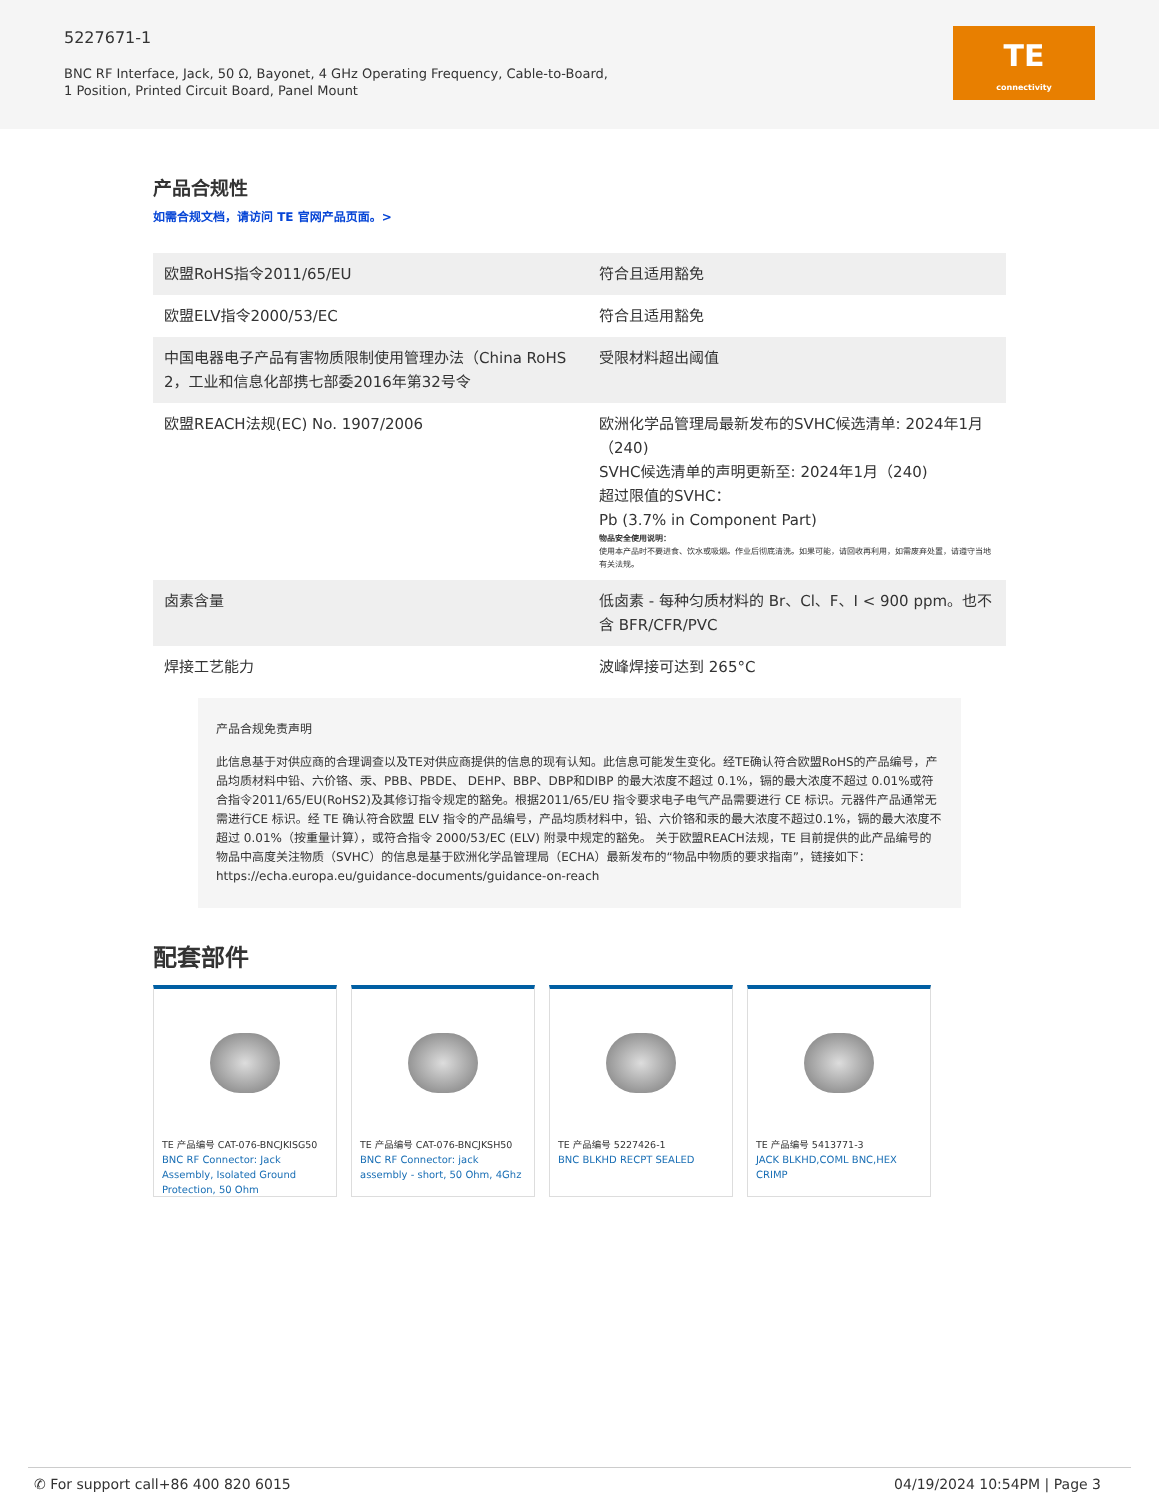5227671-1
BNC RF Interface, Jack, 50 Ω, Bayonet, 4 GHz Operating Frequency, Cable-to-Board,
1 Position, Printed Circuit Board, Panel Mount
TE
connectivity
产品合规性
如需合规文档，请访问 TE 官网产品页面。>
| 欧盟RoHS指令2011/65/EU | 符合且适用豁免 |
| 欧盟ELV指令2000/53/EC | 符合且适用豁免 |
| 中国电器电子产品有害物质限制使用管理办法（China RoHS 2，工业和信息化部携七部委2016年第32号令 | 受限材料超出阈值 |
| 欧盟REACH法规(EC) No. 1907/2006 | 欧洲化学品管理局最新发布的SVHC候选清单: 2024年1月（240) SVHC候选清单的声明更新至: 2024年1月（240) 超过限值的SVHC： Pb (3.7% in Component Part) 物品安全使用说明： 使用本产品时不要进食、饮水或吸烟。作业后彻底清洗。如果可能，请回收再利用，如需废弃处置，请遵守当地有关法规。 |
| 卤素含量 | 低卤素 - 每种匀质材料的 Br、Cl、F、I < 900 ppm。也不含 BFR/CFR/PVC |
| 焊接工艺能力 | 波峰焊接可达到 265°C |
产品合规免责声明
此信息基于对供应商的合理调查以及TE对供应商提供的信息的现有认知。此信息可能发生变化。经TE确认符合欧盟RoHS的产品编号，产品均质材料中铅、六价铬、汞、PBB、PBDE、 DEHP、BBP、DBP和DIBP 的最大浓度不超过 0.1%，镉的最大浓度不超过 0.01%或符合指令2011/65/EU(RoHS2)及其修订指令规定的豁免。根据2011/65/EU 指令要求电子电气产品需要进行 CE 标识。元器件产品通常无需进行CE 标识。经 TE 确认符合欧盟 ELV 指令的产品编号，产品均质材料中，铅、六价铬和汞的最大浓度不超过0.1%，镉的最大浓度不超过 0.01%（按重量计算），或符合指令 2000/53/EC (ELV) 附录中规定的豁免。 关于欧盟REACH法规，TE 目前提供的此产品编号的物品中高度关注物质（SVHC）的信息是基于欧洲化学品管理局（ECHA）最新发布的“物品中物质的要求指南”，链接如下：https://echa.europa.eu/guidance-documents/guidance-on-reach
配套部件
TE 产品编号 CAT-076-BNCJKISG50
BNC RF Connector: Jack Assembly, Isolated Ground Protection, 50 Ohm
TE 产品编号 CAT-076-BNCJKSH50
BNC RF Connector: jack assembly - short, 50 Ohm, 4Ghz
TE 产品编号 5227426-1
BNC BLKHD RECPT SEALED
TE 产品编号 5413771-3
JACK BLKHD,COML BNC,HEX CRIMP
✆ For support call+86 400 820 6015 04/19/2024 10:54PM | Page 3